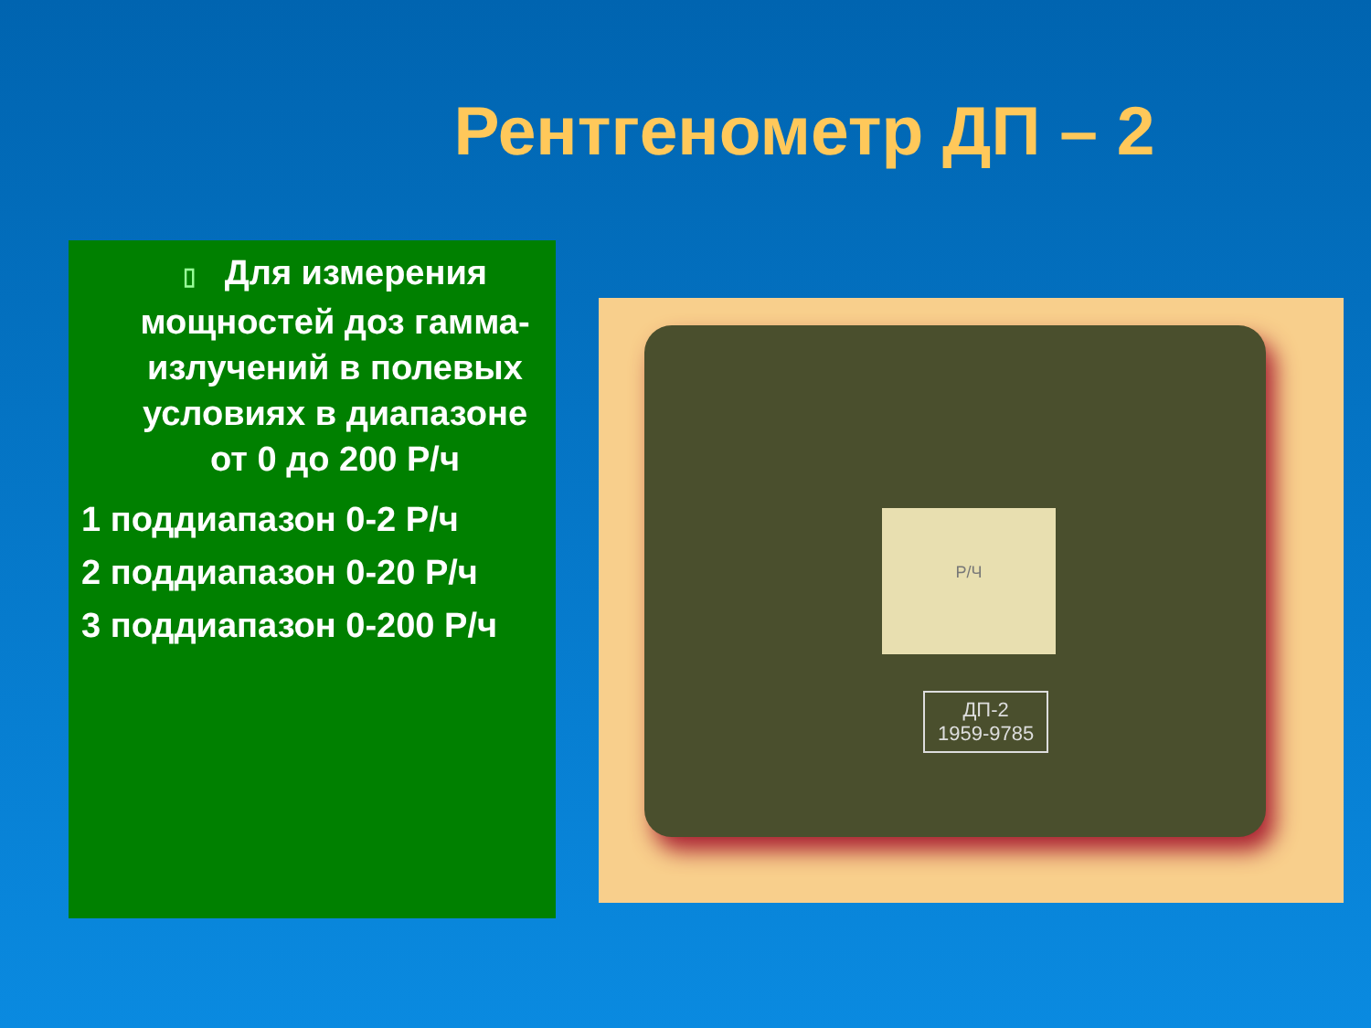Рентгенометр ДП – 2
▯ Для измерения мощностей доз гамма-излучений в полевых условиях в диапазоне от 0 до 200 Р/ч
1 поддиапазон 0-2 Р/ч
2 поддиапазон 0-20 Р/ч
3 поддиапазон 0-200 Р/ч
Р/Ч
ДП-2
1959-9785